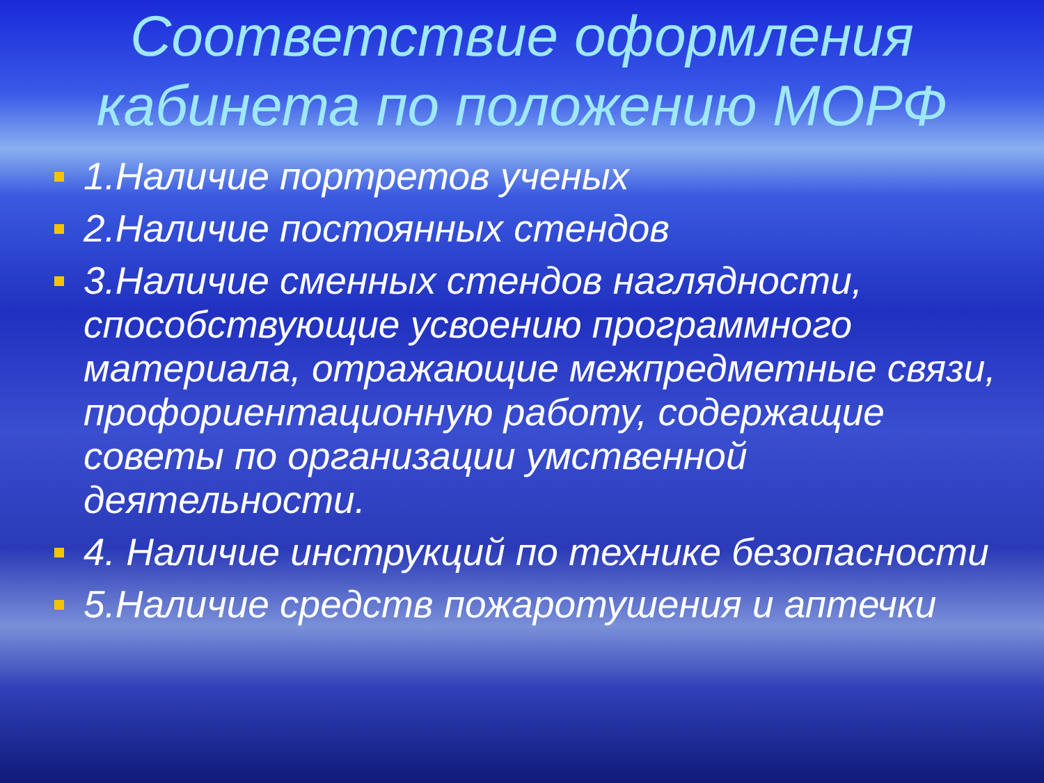Соответствие оформления кабинета по положению МОРФ
1.Наличие портретов ученых
2.Наличие постоянных стендов
3.Наличие сменных стендов наглядности, способствующие усвоению программного материала, отражающие межпредметные связи, профориентационную работу, содержащие советы по организации умственной деятельности.
4. Наличие инструкций по технике безопасности
5.Наличие средств пожаротушения и аптечки